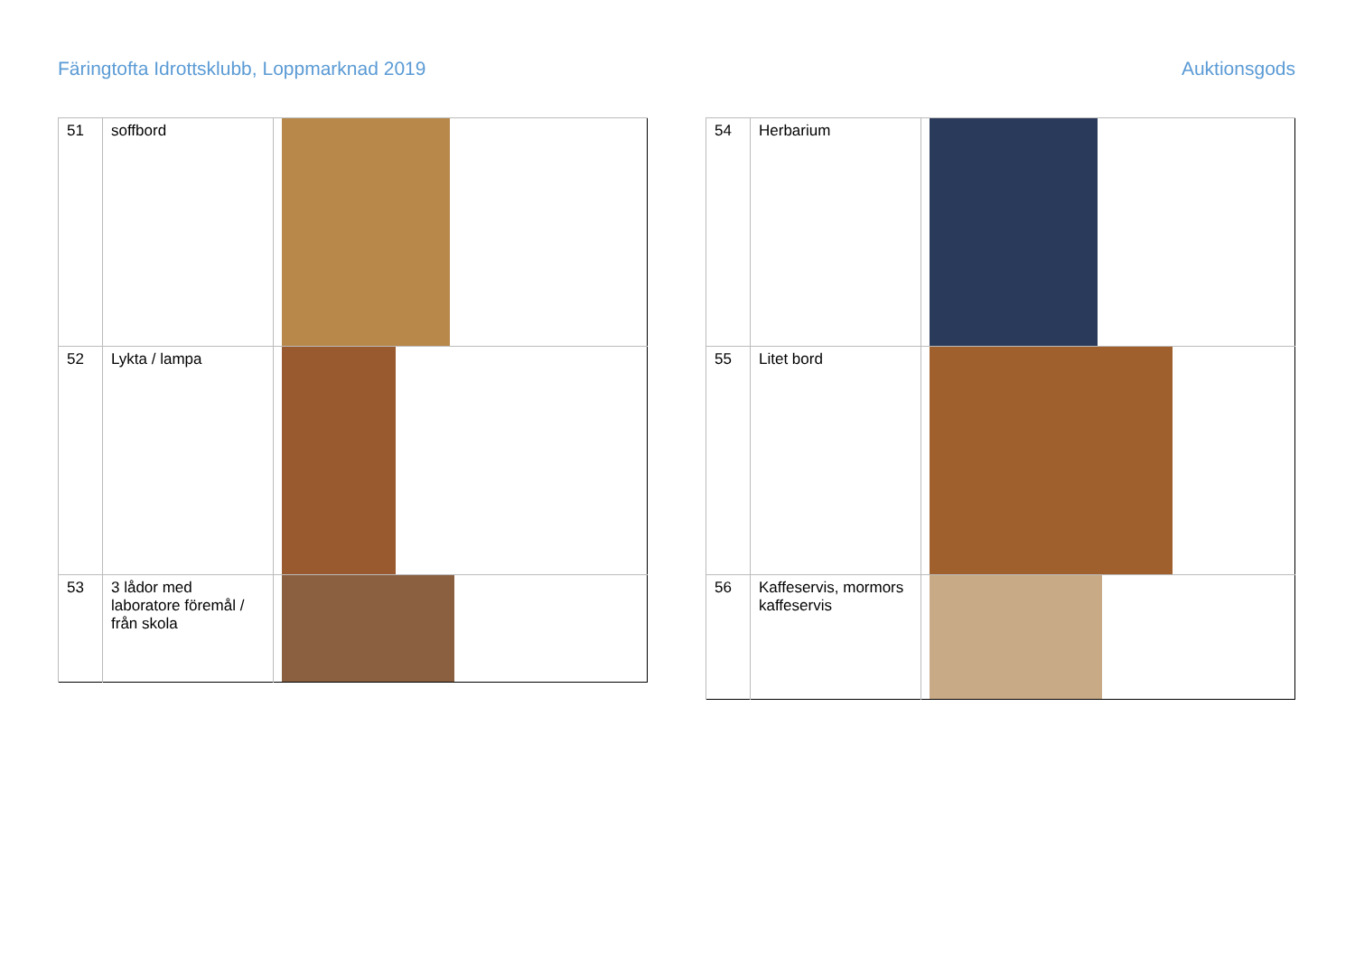Färingtofta Idrottsklubb, Loppmarknad 2019 Auktionsgods
| 51 | soffbord | |
| 52 | Lykta / lampa | |
| 53 | 3 lådor med laboratore föremål / från skola | |
| 54 | Herbarium | |
| 55 | Litet bord | |
| 56 | Kaffeservis, mormors kaffeservis | |